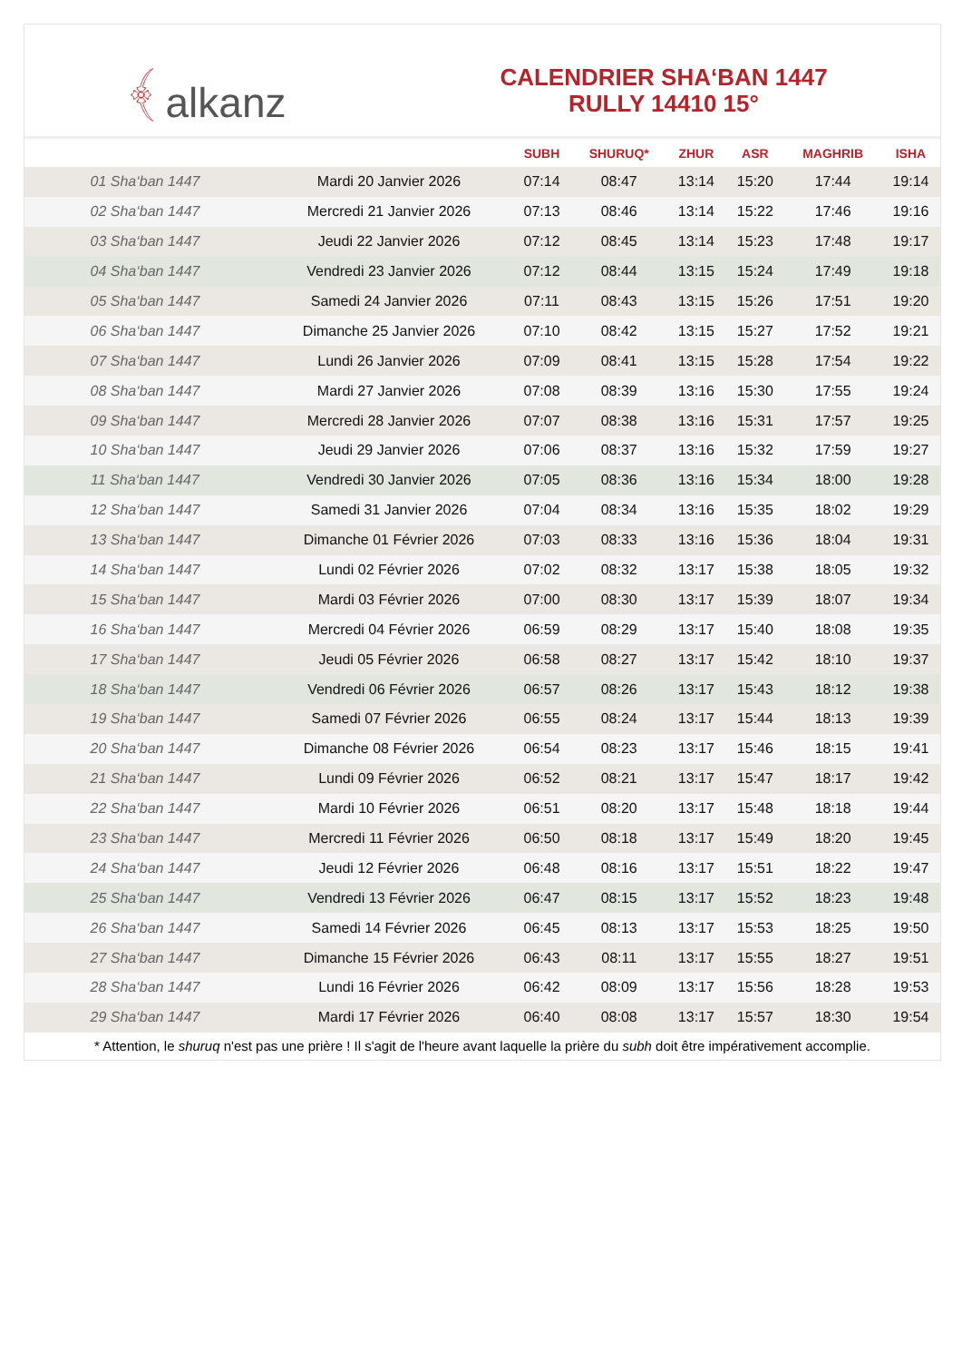﴾ alkanz
CALENDRIER SHA‘BAN 1447
RULLY 14410 15°
| | | SUBH | SHURUQ* | ZHUR | ASR | MAGHRIB | ISHA |
| --- | --- | --- | --- | --- | --- | --- | --- |
| 01 Sha‘ban 1447 | Mardi 20 Janvier 2026 | 07:14 | 08:47 | 13:14 | 15:20 | 17:44 | 19:14 |
| 02 Sha‘ban 1447 | Mercredi 21 Janvier 2026 | 07:13 | 08:46 | 13:14 | 15:22 | 17:46 | 19:16 |
| 03 Sha‘ban 1447 | Jeudi 22 Janvier 2026 | 07:12 | 08:45 | 13:14 | 15:23 | 17:48 | 19:17 |
| 04 Sha‘ban 1447 | Vendredi 23 Janvier 2026 | 07:12 | 08:44 | 13:15 | 15:24 | 17:49 | 19:18 |
| 05 Sha‘ban 1447 | Samedi 24 Janvier 2026 | 07:11 | 08:43 | 13:15 | 15:26 | 17:51 | 19:20 |
| 06 Sha‘ban 1447 | Dimanche 25 Janvier 2026 | 07:10 | 08:42 | 13:15 | 15:27 | 17:52 | 19:21 |
| 07 Sha‘ban 1447 | Lundi 26 Janvier 2026 | 07:09 | 08:41 | 13:15 | 15:28 | 17:54 | 19:22 |
| 08 Sha‘ban 1447 | Mardi 27 Janvier 2026 | 07:08 | 08:39 | 13:16 | 15:30 | 17:55 | 19:24 |
| 09 Sha‘ban 1447 | Mercredi 28 Janvier 2026 | 07:07 | 08:38 | 13:16 | 15:31 | 17:57 | 19:25 |
| 10 Sha‘ban 1447 | Jeudi 29 Janvier 2026 | 07:06 | 08:37 | 13:16 | 15:32 | 17:59 | 19:27 |
| 11 Sha‘ban 1447 | Vendredi 30 Janvier 2026 | 07:05 | 08:36 | 13:16 | 15:34 | 18:00 | 19:28 |
| 12 Sha‘ban 1447 | Samedi 31 Janvier 2026 | 07:04 | 08:34 | 13:16 | 15:35 | 18:02 | 19:29 |
| 13 Sha‘ban 1447 | Dimanche 01 Février 2026 | 07:03 | 08:33 | 13:16 | 15:36 | 18:04 | 19:31 |
| 14 Sha‘ban 1447 | Lundi 02 Février 2026 | 07:02 | 08:32 | 13:17 | 15:38 | 18:05 | 19:32 |
| 15 Sha‘ban 1447 | Mardi 03 Février 2026 | 07:00 | 08:30 | 13:17 | 15:39 | 18:07 | 19:34 |
| 16 Sha‘ban 1447 | Mercredi 04 Février 2026 | 06:59 | 08:29 | 13:17 | 15:40 | 18:08 | 19:35 |
| 17 Sha‘ban 1447 | Jeudi 05 Février 2026 | 06:58 | 08:27 | 13:17 | 15:42 | 18:10 | 19:37 |
| 18 Sha‘ban 1447 | Vendredi 06 Février 2026 | 06:57 | 08:26 | 13:17 | 15:43 | 18:12 | 19:38 |
| 19 Sha‘ban 1447 | Samedi 07 Février 2026 | 06:55 | 08:24 | 13:17 | 15:44 | 18:13 | 19:39 |
| 20 Sha‘ban 1447 | Dimanche 08 Février 2026 | 06:54 | 08:23 | 13:17 | 15:46 | 18:15 | 19:41 |
| 21 Sha‘ban 1447 | Lundi 09 Février 2026 | 06:52 | 08:21 | 13:17 | 15:47 | 18:17 | 19:42 |
| 22 Sha‘ban 1447 | Mardi 10 Février 2026 | 06:51 | 08:20 | 13:17 | 15:48 | 18:18 | 19:44 |
| 23 Sha‘ban 1447 | Mercredi 11 Février 2026 | 06:50 | 08:18 | 13:17 | 15:49 | 18:20 | 19:45 |
| 24 Sha‘ban 1447 | Jeudi 12 Février 2026 | 06:48 | 08:16 | 13:17 | 15:51 | 18:22 | 19:47 |
| 25 Sha‘ban 1447 | Vendredi 13 Février 2026 | 06:47 | 08:15 | 13:17 | 15:52 | 18:23 | 19:48 |
| 26 Sha‘ban 1447 | Samedi 14 Février 2026 | 06:45 | 08:13 | 13:17 | 15:53 | 18:25 | 19:50 |
| 27 Sha‘ban 1447 | Dimanche 15 Février 2026 | 06:43 | 08:11 | 13:17 | 15:55 | 18:27 | 19:51 |
| 28 Sha‘ban 1447 | Lundi 16 Février 2026 | 06:42 | 08:09 | 13:17 | 15:56 | 18:28 | 19:53 |
| 29 Sha‘ban 1447 | Mardi 17 Février 2026 | 06:40 | 08:08 | 13:17 | 15:57 | 18:30 | 19:54 |
* Attention, le shuruq n'est pas une prière ! Il s'agit de l'heure avant laquelle la prière du subh doit être impérativement accomplie.